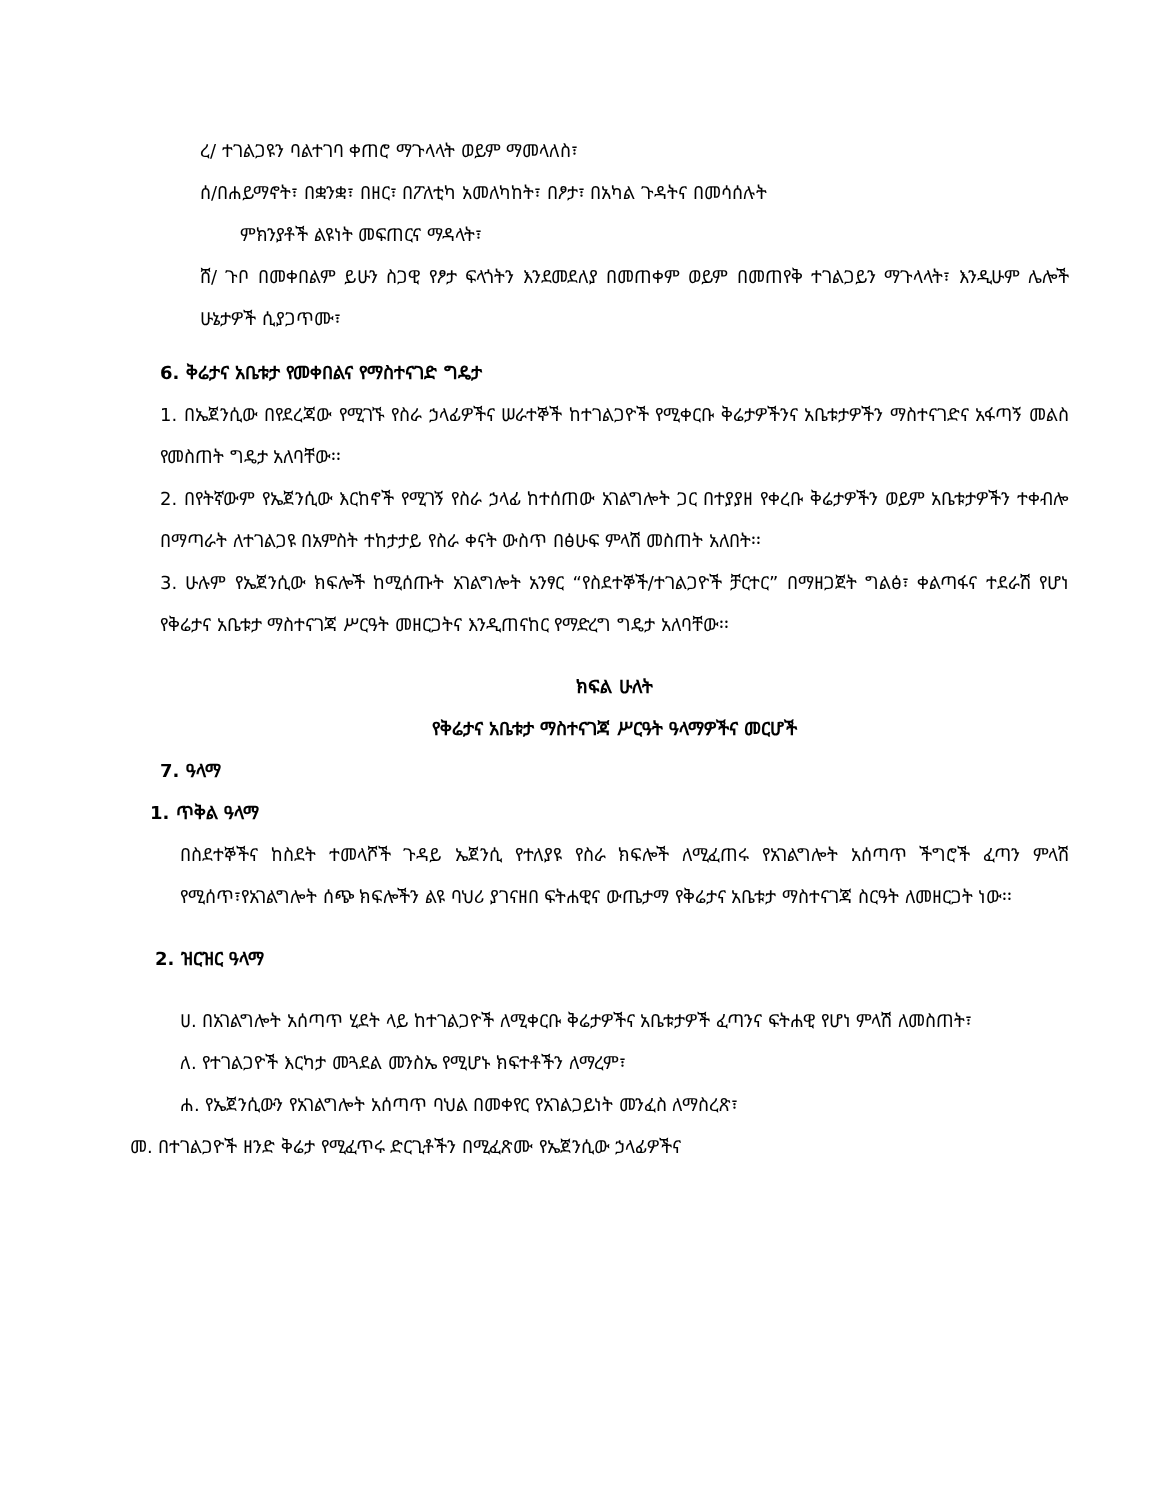ረ/ ተገልጋዩን ባልተገባ ቀጠሮ ማጉላላት ወይም ማመላለስ፣
ሰ/በሐይማኖት፣ በቋንቋ፣ በዘር፣ በፖለቲካ አመለካከት፣ በፆታ፣ በአካል ጉዳትና በመሳሰሉት
ምክንያቶች ልዩነት መፍጠርና ማዳላት፣
ሸ/ ጉቦ በመቀበልም ይሁን ስጋዊ የፆታ ፍላጎትን እንደመደለያ በመጠቀም ወይም በመጠየቅ ተገልጋይን ማጉላላት፣ እንዲሁም ሌሎች ሁኔታዎች ሲያጋጥሙ፣
6. ቅሬታና አቤቱታ የመቀበልና የማስተናገድ ግዴታ
1. በኤጀንሲው በየደረጃው የሚገኙ የስራ ኃላፊዎችና ሠራተኞች ከተገልጋዮች የሚቀርቡ ቅሬታዎችንና አቤቱታዎችን ማስተናገድና አፋጣኝ መልስ የመስጠት ግዴታ አለባቸው፡፡
2. በየትኛውም የኤጀንሲው እርከኖች የሚገኝ የስራ ኃላፊ ከተሰጠው አገልግሎት ጋር በተያያዘ የቀረቡ ቅሬታዎችን ወይም አቤቱታዎችን ተቀብሎ በማጣራት ለተገልጋዩ በአምስት ተከታታይ የስራ ቀናት ውስጥ በፅሁፍ ምላሽ መስጠት አለበት፡፡
3. ሁሉም የኤጀንሲው ክፍሎች ከሚሰጡት አገልግሎት አንፃር “የስደተኞች/ተገልጋዮች ቻርተር” በማዘጋጀት ግልፅ፣ ቀልጣፋና ተደራሽ የሆነ የቅሬታና አቤቱታ ማስተናገጃ ሥርዓት መዘርጋትና እንዲጠናከር የማድረግ ግዴታ አለባቸው፡፡
ክፍል ሁለት
የቅሬታና አቤቱታ ማስተናገጃ ሥርዓት ዓላማዎችና መርሆች
7. ዓላማ
1. ጥቅል ዓላማ
በስደተኞችና ከስደት ተመላሾች ጉዳይ ኤጀንሲ የተለያዩ የስራ ክፍሎች ለሚፈጠሩ የአገልግሎት አሰጣጥ ችግሮች ፈጣን ምላሽ የሚሰጥ፣የአገልግሎት ሰጭ ክፍሎችን ልዩ ባህሪ ያገናዘበ ፍትሐዊና ውጤታማ የቅሬታና አቤቱታ ማስተናገጃ ስርዓት ለመዘርጋት ነው፡፡
2. ዝርዝር ዓላማ
ሀ. በአገልግሎት አሰጣጥ ሂደት ላይ ከተገልጋዮች ለሚቀርቡ ቅሬታዎችና አቤቱታዎች ፈጣንና ፍትሐዊ የሆነ ምላሽ ለመስጠት፣
ለ. የተገልጋዮች እርካታ መጓደል መንስኤ የሚሆኑ ክፍተቶችን ለማረም፣
ሐ. የኤጀንሲውን የአገልግሎት አሰጣጥ ባህል በመቀየር የአገልጋይነት መንፈስ ለማስረጽ፣
መ. በተገልጋዮች ዘንድ ቅሬታ የሚፈጥሩ ድርጊቶችን በሚፈጽሙ የኤጀንሲው ኃላፊዎችና